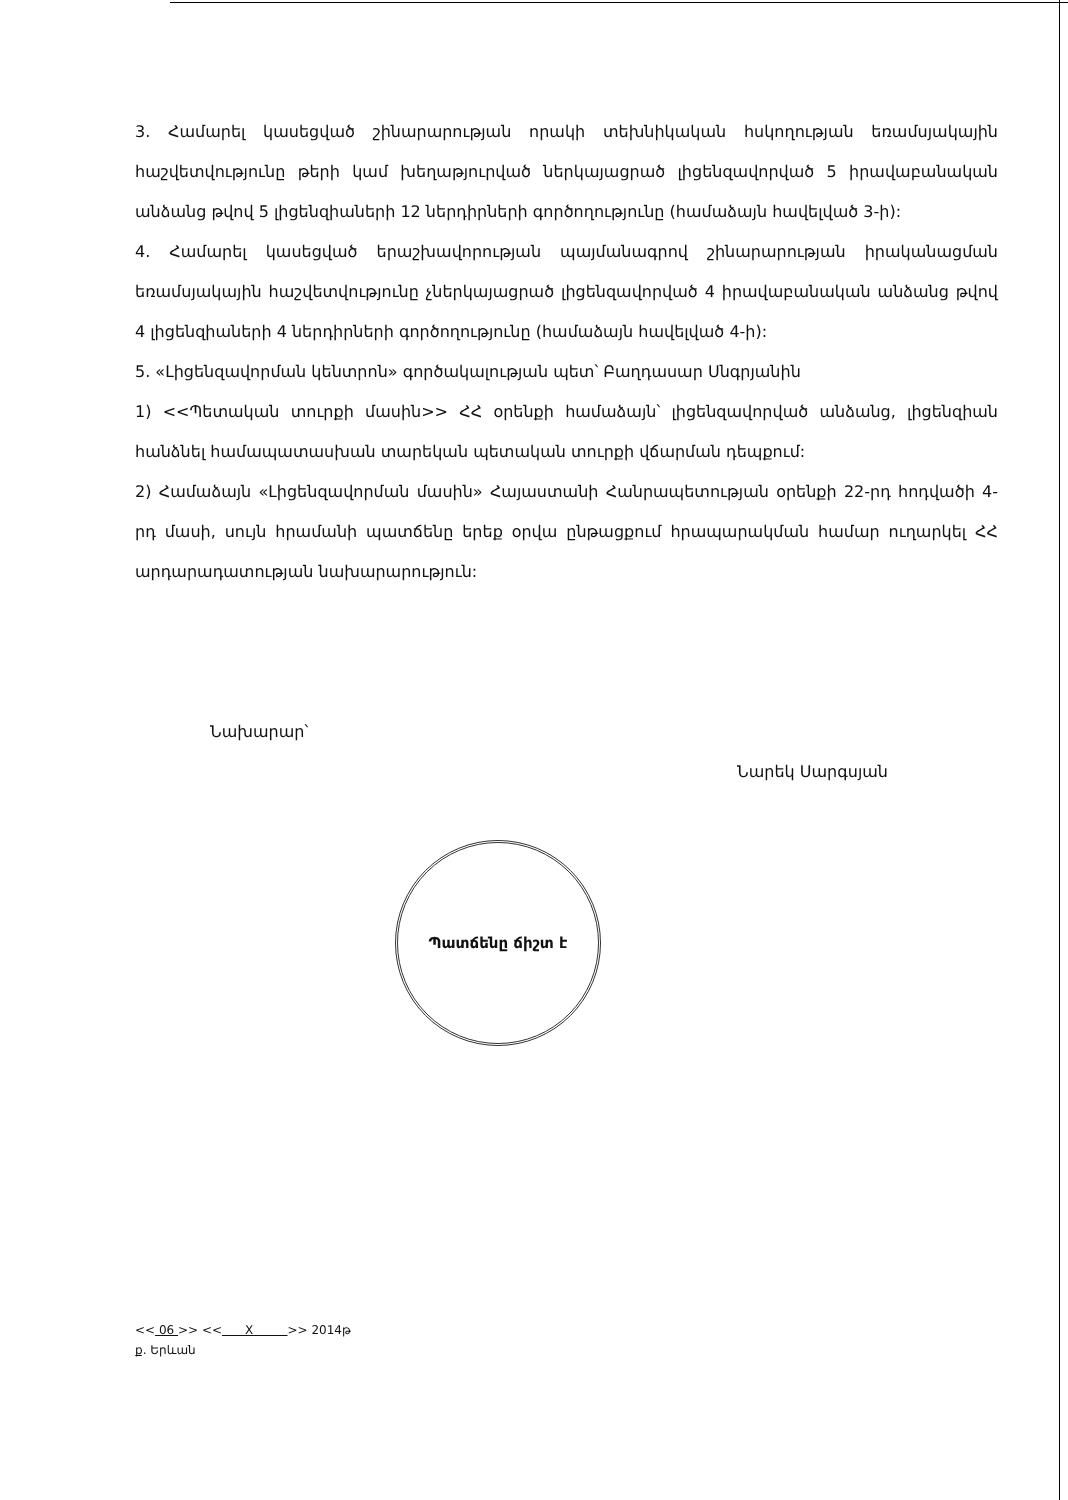3. Համարել կասեցված շինարարության որակի տեխնիկական հսկողության եռամսյակային հաշվետվությունը թերի կամ խեղաթյուրված ներկայացրած լիցենզավորված 5 իրավաբանական անձանց թվով 5 լիցենզիաների 12 ներդիրների գործողությունը (համաձայն հավելված 3-ի):
4. Համարել կասեցված երաշխավորության պայմանագրով շինարարության իրականացման եռամսյակային հաշվետվությունը չներկայացրած լիցենզավորված 4 իրավաբանական անձանց թվով 4 լիցենզիաների 4 ներդիրների գործողությունը (համաձայն հավելված 4-ի):
5. «Լիցենզավորման կենտրոն» գործակալության պետ՝ Բաղդասար Սնգրյանին
1) <<Պետական տուրքի մասին>> ՀՀ օրենքի համաձայն՝ լիցենզավորված անձանց, լիցենզիան հանձնել համապատասխան տարեկան պետական տուրքի վճարման դեպքում:
2) Համաձայն «Լիցենզավորման մասին» Հայաստանի Հանրապետության օրենքի 22-րդ հոդվածի 4-րդ մասի, սույն հրամանի պատճենը երեք օրվա ընթացքում հրապարակման համար ուղարկել ՀՀ արդարադատության նախարարություն:
Նախարար՝ Նարեկ Սարգսյան
Պատճենը ճիշտ է
<< 06 >> << X >> 2014թ
ք. Երևան